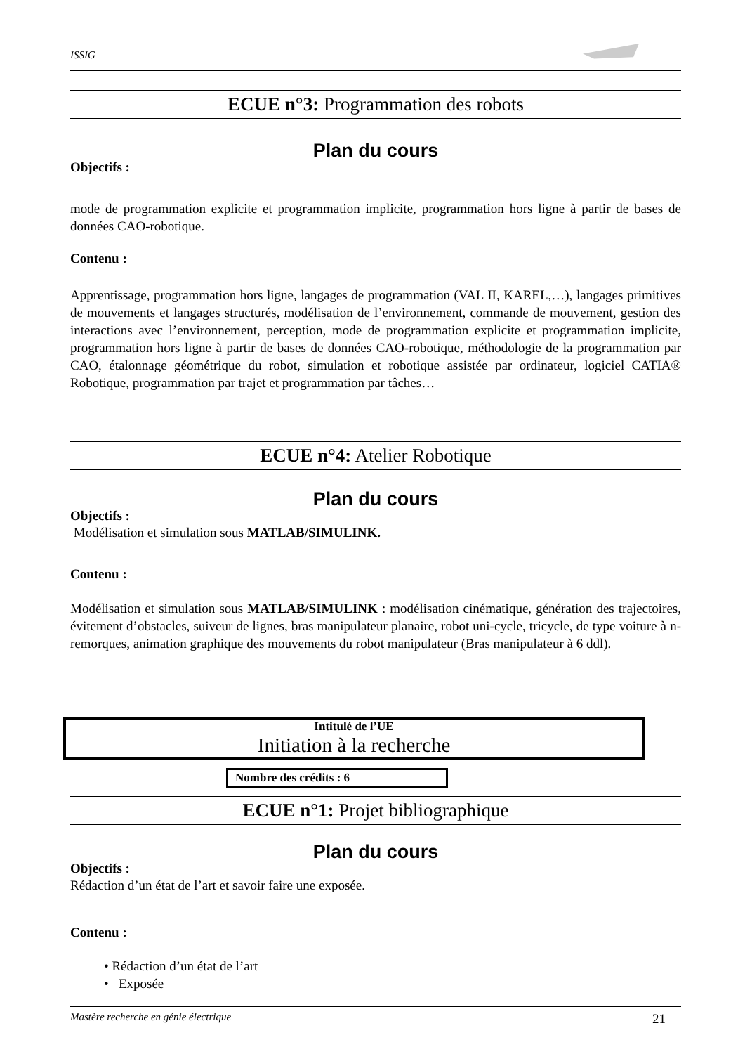ISSIG
ECUE n°3: Programmation des robots
Plan du cours
Objectifs :
mode de programmation explicite et programmation implicite, programmation hors ligne à partir de bases de données CAO-robotique.
Contenu :
Apprentissage, programmation hors ligne, langages de programmation (VAL II, KAREL,…), langages primitives de mouvements et langages structurés, modélisation de l’environnement, commande de mouvement, gestion des interactions avec l’environnement, perception, mode de programmation explicite et programmation implicite, programmation hors ligne à partir de bases de données CAO-robotique, méthodologie de la programmation par CAO, étalonnage géométrique du robot, simulation et robotique assistée par ordinateur, logiciel CATIA® Robotique, programmation par trajet et programmation par tâches…
ECUE n°4: Atelier Robotique
Plan du cours
Objectifs :
Modélisation et simulation sous MATLAB/SIMULINK.
Contenu :
Modélisation et simulation sous MATLAB/SIMULINK : modélisation cinématique, génération des trajectoires, évitement d’obstacles, suiveur de lignes, bras manipulateur planaire, robot uni-cycle, tricycle, de type voiture à n-remorques, animation graphique des mouvements du robot manipulateur (Bras manipulateur à 6 ddl).
Intitulé de l’UE
Initiation à la recherche
Nombre des crédits : 6
ECUE n°1: Projet bibliographique
Plan du cours
Objectifs :
Rédaction d’un état de l’art et savoir faire une exposée.
Contenu :
• Rédaction d’un état de l’art
• Exposée
Mastère recherche en génie électrique 21